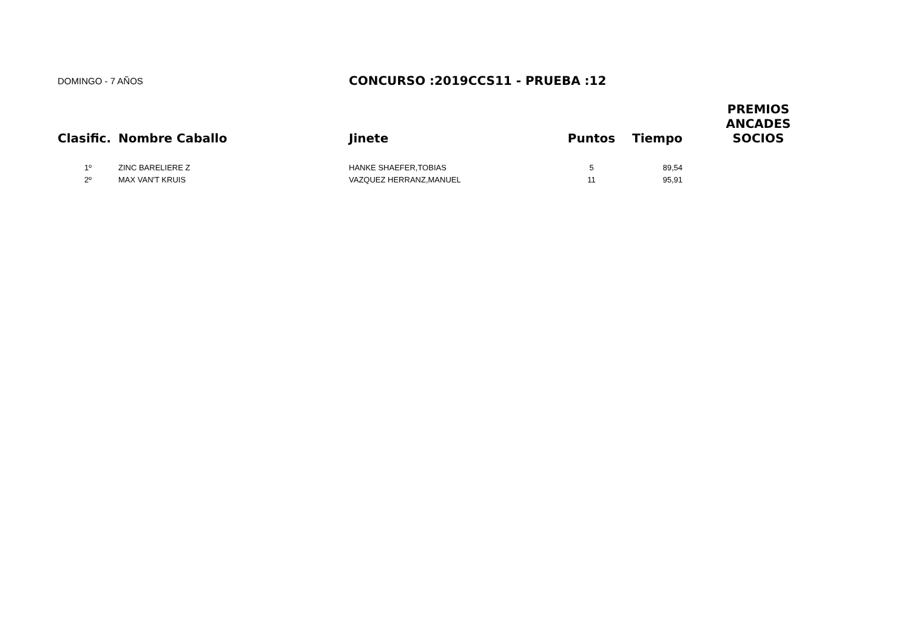DOMINGO - 7 AÑOS
CONCURSO :2019CCS11 - PRUEBA :12
| Clasific. | Nombre Caballo | Jinete | Puntos | Tiempo | PREMIOS ANCADES SOCIOS |
| --- | --- | --- | --- | --- | --- |
| 1º | ZINC BARELIERE Z | HANKE SHAEFER,TOBIAS | 5 | 89,54 | |
| 2º | MAX VAN'T KRUIS | VAZQUEZ HERRANZ,MANUEL | 11 | 95,91 | |